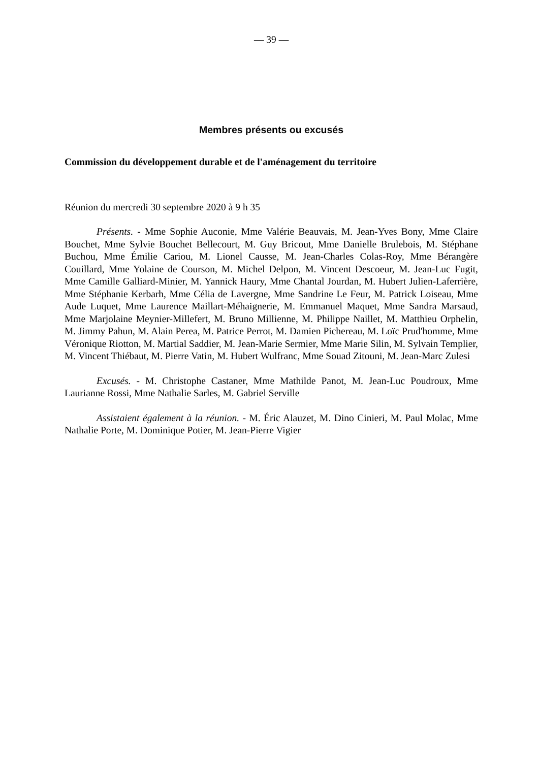— 39 —
Membres présents ou excusés
Commission du développement durable et de l'aménagement du territoire
Réunion du mercredi 30 septembre 2020 à 9 h 35
Présents. - Mme Sophie Auconie, Mme Valérie Beauvais, M. Jean-Yves Bony, Mme Claire Bouchet, Mme Sylvie Bouchet Bellecourt, M. Guy Bricout, Mme Danielle Brulebois, M. Stéphane Buchou, Mme Émilie Cariou, M. Lionel Causse, M. Jean-Charles Colas-Roy, Mme Bérangère Couillard, Mme Yolaine de Courson, M. Michel Delpon, M. Vincent Descoeur, M. Jean-Luc Fugit, Mme Camille Galliard-Minier, M. Yannick Haury, Mme Chantal Jourdan, M. Hubert Julien-Laferrière, Mme Stéphanie Kerbarh, Mme Célia de Lavergne, Mme Sandrine Le Feur, M. Patrick Loiseau, Mme Aude Luquet, Mme Laurence Maillart-Méhaignerie, M. Emmanuel Maquet, Mme Sandra Marsaud, Mme Marjolaine Meynier-Millefert, M. Bruno Millienne, M. Philippe Naillet, M. Matthieu Orphelin, M. Jimmy Pahun, M. Alain Perea, M. Patrice Perrot, M. Damien Pichereau, M. Loïc Prud'homme, Mme Véronique Riotton, M. Martial Saddier, M. Jean-Marie Sermier, Mme Marie Silin, M. Sylvain Templier, M. Vincent Thiébaut, M. Pierre Vatin, M. Hubert Wulfranc, Mme Souad Zitouni, M. Jean-Marc Zulesi
Excusés. - M. Christophe Castaner, Mme Mathilde Panot, M. Jean-Luc Poudroux, Mme Laurianne Rossi, Mme Nathalie Sarles, M. Gabriel Serville
Assistaient également à la réunion. - M. Éric Alauzet, M. Dino Cinieri, M. Paul Molac, Mme Nathalie Porte, M. Dominique Potier, M. Jean-Pierre Vigier